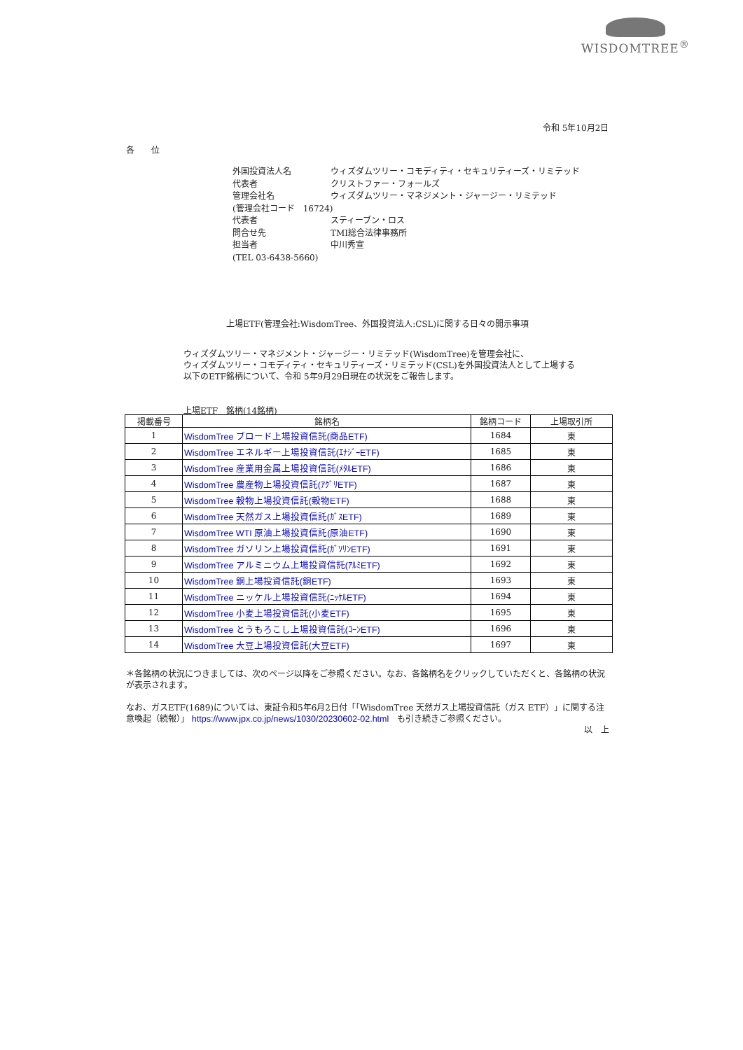WISDOMTREE<sup>®</sup>
令和 5年10月2日
各　　位
| 外国投資法人名 | ウィズダムツリー・コモディティ・セキュリティーズ・リミテッド |
| 代表者 | クリストファー・フォールズ |
| 管理会社名 | ウィズダムツリー・マネジメント・ジャージー・リミテッド |
| (管理会社コード 16724) | |
| 代表者 | スティーブン・ロス |
| 問合せ先 | TMI総合法律事務所 |
| 担当者 | 中川秀宣 |
| (TEL 03-6438-5660) | |
上場ETF(管理会社:WisdomTree、外国投資法人:CSL)に関する日々の開示事項
ウィズダムツリー・マネジメント・ジャージー・リミテッド(WisdomTree)を管理会社に、
ウィズダムツリー・コモディティ・セキュリティーズ・リミテッド(CSL)を外国投資法人として上場する
以下のETF銘柄について、令和 5年9月29日現在の状況をご報告します。
上場ETF　銘柄(14銘柄)
| 掲載番号 | 銘柄名 | 銘柄コード | 上場取引所 |
| --- | --- | --- | --- |
| 1 | WisdomTree ブロード上場投資信託(商品ETF) | 1684 | 東 |
| 2 | WisdomTree エネルギー上場投資信託(ｴﾅｼﾞｰETF) | 1685 | 東 |
| 3 | WisdomTree 産業用金属上場投資信託(ﾒﾀﾙETF) | 1686 | 東 |
| 4 | WisdomTree 農産物上場投資信託(ｱｸﾞﾘETF) | 1687 | 東 |
| 5 | WisdomTree 穀物上場投資信託(穀物ETF) | 1688 | 東 |
| 6 | WisdomTree 天然ガス上場投資信託(ｶﾞｽETF) | 1689 | 東 |
| 7 | WisdomTree WTI 原油上場投資信託(原油ETF) | 1690 | 東 |
| 8 | WisdomTree ガソリン上場投資信託(ｶﾞｿﾘﾝETF) | 1691 | 東 |
| 9 | WisdomTree アルミニウム上場投資信託(ｱﾙﾐETF) | 1692 | 東 |
| 10 | WisdomTree 銅上場投資信託(銅ETF) | 1693 | 東 |
| 11 | WisdomTree ニッケル上場投資信託(ﾆｯｹﾙETF) | 1694 | 東 |
| 12 | WisdomTree 小麦上場投資信託(小麦ETF) | 1695 | 東 |
| 13 | WisdomTree とうもろこし上場投資信託(ｺｰﾝETF) | 1696 | 東 |
| 14 | WisdomTree 大豆上場投資信託(大豆ETF) | 1697 | 東 |
＊各銘柄の状況につきましては、次のページ以降をご参照ください。なお、各銘柄名をクリックしていただくと、各銘柄の状況が表示されます。
なお、ガスETF(1689)については、東証令和5年6月2日付「「WisdomTree 天然ガス上場投資信託（ガス ETF）」に関する注意喚起（続報）」 https://www.jpx.co.jp/news/1030/20230602-02.html　も引き続きご参照ください。
以　上